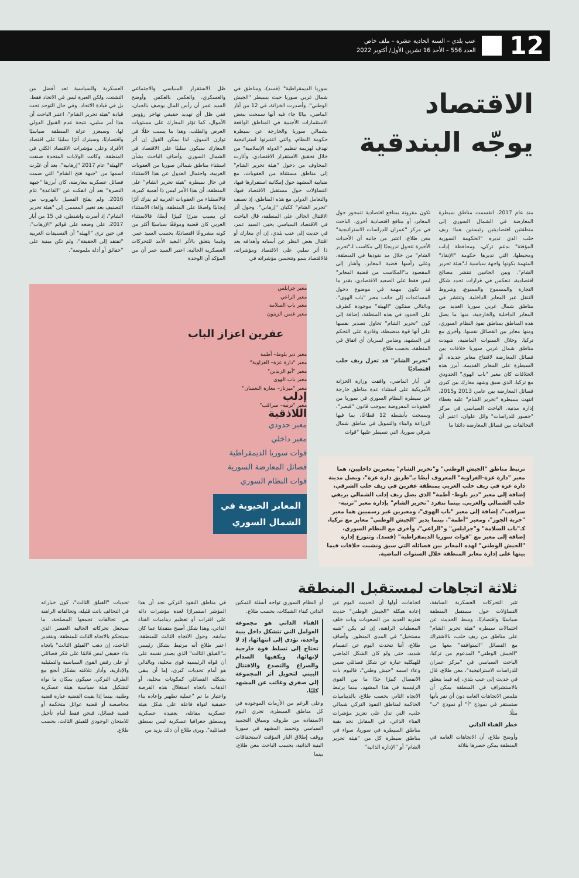12
عنب بلدي – السنة الحادية عشرة – ملف خاص
العدد 556 – الأحد 16 تشرين الأول/ أكتوبر 2022
الاقتصاد
يوجّه البندقية
منذ عام 2017، انقسمت مناطق سيطرة المعارضة في الشمال السوري إلى منطقتين اقتصاديتين رئيستين هما: ريف حلب الذي تديره "الحكومة السورية المؤقتة" بدعم تركي، ومحافظة إدلب ومحيطها، التي تديرها حكومة "الإنقاذ" المتهمة بكونها واجهة سياسية لـ"هيئة تحرير الشام". وبين الجانبين تنتشر مصالح اقتصادية، تنعكس في قرارات تحدد شكل التجارة والمسموح والممنوع، وشروط التنقل عبر المعابر الداخلية. وتنتشر في مناطق شمال غربي سوريا العديد من المعابر الداخلية والخارجية، منها ما يصل هذه المناطق بمناطق نفوذ النظام السوري، ومنها معابر بين الفصائل نفسها، وأخرى مع تركيا. وخلال السنوات الماضية، شهدت مناطق شمال غربي سوريا خلافات بين فصائل المعارضة لافتتاح معابر جديدة، أو السيطرة على المعابر القديمة. أبرز هذه الخلافات كان معبر "باب الهوى" الحدودي مع تركيا، الذي سبق وشهد معارك بين كبرى فصائل المعارضة بين عامي 2013 و2015، انتهت بسيطرة "تحرير الشام" عليه بغطاء إدارة مدنية. الباحث السياسي في مركز "جسور للدراسات" وائل علوان، اعتبر أن التحالفات بين فصائل المعارضة دائمًا ما
تكون مقرونة بمنافع اقتصادية تتمحور حول المعابر، أو منافع اقتصادية أخرى. الباحث في مركز "عمران للدراسات الاستراتيجية" معن طلاع، اعتبر من جانبه أن الأحداث الأخيرة تتحول تدريجيًا إلى مكاسب لـ"تحرير الشام" من خلال مد نفوذها في المنطقة، وعلى رأسها قضية المعابر. وأشار إلى المقصود بـ"المكاسب من قضية المعابر" ليس فقط على الصعيد الاقتصادي، بقدر ما قد تكون مهمة في موضوع دخول المساعدات إلى جانب معبر "باب الهوى"، وبالتالي ستكون "الهيئة" موجودة كطرف على الحدود في هذه المنطقة، إضافة إلى كون "تحرير الشام" تحاول تصدير نفسها على أنها قوة منضبطة، وقادرة على التحكم في المشهد، وضامن لسريان أي اتفاق في المنطقة، بحسب طلاع.
"تحرير الشام" قد تعزل ريف حلب اقتصاديًا
في أيار الماضي، وافقت وزارة الخزانة الأمريكية على استثناء عدة مناطق خارجة عن سيطرة النظام السوري في سوريا من العقوبات المفروضة بموجب قانون "قيصر"، وسمحت بأنشطة 12 قطاعًا، بما فيها الزراعة والبناء والتمويل في مناطق شمال شرقي سوريا، التي تسيطر عليها "قوات
سوريا الديمقراطية" (قسد)، ومناطق في شمال غربي سوريا حيث يسيطر "الجيش الوطني". وأصدرت الخزانة، في 12 من أيار الماضي، بيانًا جاء فيه أنها سمحت ببعض الاستثمارات الأجنبية في المناطق الواقعة بشمالي سوريا والخارجة عن سيطرة حكومة النظام، والتي اعتبرتها استراتيجية تهدف لهزيمة تنظيم "الدولة الإسلامية" من خلال تحقيق الاستقرار الاقتصادي. وأثارت المخاوف من دخول "هيئة تحرير الشام" إلى مناطق مستثناة من العقوبات، مع ضبابية المشهد حول إمكانية استقرارها فيها، التساؤلات حول مستقبل الاقتصاد فيها، والتعامل الدولي مع هذه المناطق، إذ تصنف "تحرير الشام" ككيان "إرهابي". وحول أثر الاقتتال الحالي على المنطقة، قال الباحث في الاقتصاد السياسي يحيى السيد عمر، في حديث إلى عنب بلدي، إن أي معارك أو اقتتال بغض النظر عن أسبابه وأهدافه يعد ذا أثر سلبي على الاقتصاد ومؤشراته، فالاقتصاد ينمو وتتحسن مؤشراته في
ظل الاستقرار السياسي والاجتماعي والعسكري، والعكس بالعكس. وأوضح السيد عمر أن رأس المال يوصف بالجبان، ففي ظل أي تهديد حقيقي تهاجر رؤوس الأموال، كما تؤثر المعارك على مستويات العرض والطلب، وهذا ما يسبب خللًا في توازن السوق، لذا يمكن القول إن أثر المعارك سيكون سلبيًا على الاقتصاد في الشمال السوري. وأضاف الباحث بشأن استثناء مناطق شمالي سوريا من العقوبات الغربية، واحتمال العدول عن هذا الاستثناء في حال سيطرة "هيئة تحرير الشام" على المنطقة، أن هذا الأمر ليس ذا أهمية كبيرة، فالاستثناء من العقوبات الغربية لم يترك أثرًا إيجابيًا واضحًا على المنطقة، وإلغاء الاستثناء لن يسبب ضررًا كبيرًا أيضًا، فالاستثناء الغربي كان قضية وموقفًا سياسيًا أكثر من كونه مشروعًا اقتصاديًا، بحسب السيد عمر. وفيما يتعلق بالأثر البعيد الأمد للتحركات العسكرية الحالية، اعتبر السيد عمر أن من المؤكد أن الوحدة
العسكرية والسياسية تعد أفضل من التشتت، ولكن العبرة ليس في الاتحاد فقط، بل في قيادة الاتحاد. وفي حال التوحد تحت قيادة "هيئة تحرير الشام"، اعتبر الباحث أن هذا أمر سلبي، نتيجة عدم القبول الدولي لها، وسيعزز عزلة المنطقة سياسيًا واقتصاديًا، وسيترك أثرًا سلبيًا على اقتصاد الأفراد وعلى مؤشرات الاقتصاد الكلي في المنطقة. وكانت الولايات المتحدة صنفت "الهيئة" عام 2017 "إرهابية"، بعد أن غيّرت اسمها من "جبهة فتح الشام" التي ضمت فصائل عسكرية معارضة، كان أبرزها "جبهة النصرة" بعد أن انفكت عن "القاعدة" عام 2016. ولم يفلح الفصيل بالهروب من التصنيف بعد تغيير المسمى إلى "هيئة تحرير الشام"، إذ أصرت واشنطن، في 15 من أيار 2017، على وضعه على قوائم "الإرهاب"، في حين ترى "الهيئة" أن التصنيفات الغربية "تفتقد إلى الحقيقة"، ولم تكن مبنية على "حقائق أو أدلة ملموسة".
ترتبط مناطق "الجيش الوطني" و"تحرير الشام" بمعبرين داخليين، هما معبر "دارة عزة-الغزاوية" المعروف أيضًا بـ"طريق دارة عزة"، ويصل مدينة دارة عزة في ريف حلب الغربي بمنطقة عفرين في ريف حلب الشرقي، إضافة إلى معبر "دير بلوط- أطمة" الذي يصل ريف إدلب الشمالي بريفي حلب الشمالي والغربي. بينما تنفرد "تحرير الشام" بإدارة معبر "ترنبة- سراقب"، إضافة إلى معبر "باب الهوى"، ومعبرين غير رسميين هما معبر "خربة الجوز"، ومعبر "أطمة". بينما يدير "الجيش الوطني" معابر مع تركيا، كـ"باب السلامة" و"جرابلس" و"الراعي"، وأخرى مع النظام السوري، إضافة إلى معبر مع "قوات سوريا الديمقراطية" (قسد). وتتوزع إدارة "الجيش الوطني" لهذه المعابر بين فصائله التي سبق ونشبت خلافات فيما بينها على إدارة معابر المنطقة خلال السنوات الماضية.
معبر جرابلس
معبر الراعي
معبر باب السلامة
معبر غصن الزيتون
عفرين اعزاز الباب
معبر دير بلوط– أطمة
معبر "دارة عزة– الغزاوية"
معبر "أبو الزندين"
معبر باب الهوى
معبر "ميزناز– معارة النعسان"
إدلب
معبر "ترنبة– سراقب"
اللاذقية
معبر حدودي
معبر داخلي
قوات سوريا الديمقراطية
فصائل المعارضة السورية
قوات النظام السوري
المعابر الحيوية في الشمال السوري
ثلاثة اتجاهات لمستقبل المنطقة
تثير التحركات العسكرية السابقة، التساؤلات حول مستقبل المنطقة سياسيًا واقتصاديًا، وسط الحديث عن احتمالات سيطرة "هيئة تحرير الشام" على مناطق من ريف حلب، بالاشتراك مع الفصائل "المتوافقة" معها من "الجيش الوطني" المدعوم من تركيا. الباحث السياسي في "مركز عمران للدراسات الاستراتيجية"، معن طلاع، قال في حديث إلى عنب بلدي، إنه فيما يتعلق بالاستشراف في المنطقة يمكن أن نتلمس الاتجاهات العامة دون أن نقر بأنها ستستقر في نموذج "أ" أو نموذج "ب" مثلًا.
خطر الفناء الذاتي
وأوضح طلاع، أن الاتجاهات العامة في المنطقة يمكن حصرها بثلاثة
اتجاهات، أولها أن الحديث اليوم عن إعادة هيكلة "الجيش الوطني" حديث تعتريه العديد من الصعوبات وبات خلف المعطيات الراهنة، إن لم يكن "شبه مستحيل" في المدى المنظور. وأضاف طلاع، أننا نتحدث اليوم عن انقسام شديد، حتى ولو كان الشكل الماضي للهيكلية عبارة عن شكل فصائلي ضمن وعاء اسمه "جيش وطني"، فاليوم بات الانفصال كبيرًا جدًا ما بين القوى الرئيسية في هذا المشهد. بينما يرتبط الاتجاه الثاني بحسب طلاع، بالديناميات الحاكمة لمناطق النفوذ التركي شمالي حلب، التي تدل على تعزيز مؤشرات الفناء الذاتي، في المقابل نجد بقية مناطق السيطرة في سوريا، سواء في مناطق سيطرة كل من "هيئة تحرير الشام" أو "الإدارة الذاتية"
أو النظام السوري تواجه أسئلة التمكين الذاتي كبناء الشبكات، بحسب طلاع.
الفناء الذاتي هو مجموعة العوامل التي تتشكل داخل بنية واحدة، تؤدي إلى انتهائها، إذ لا تحتاج إلى تسلط قوة خارجية لإنهائها، ويكفيها الصدام والصراع والتصدع والاقتتال البيني لتحويل أثر المجموعة إلى صفري وغائب عن المشهد كليًا.
وعلى الرغم من الأزمات الموجودة في كل مناطق السيطرة، تجري اليوم الاستفادة من ظروف وسياق التجميد السياسي وتجميد المشهد في سوريا ووقف إطلاق النار المؤقت لاستحقاقات البنية الذاتية، بحسب الباحث معن طلاع، بينما
في مناطق النفوذ التركي نجد أن هذا المؤشر استمرارًا لعدة مؤشرات دالة على اقتراب أو تعظيم ديناميات الفناء الذاتي، وهذا شكل أصبح متقدمًا عما كان سابقه. وحول الاتجاه الثالث للمنطقة، اعتبر طلاع أنه مرتبط بشكل رئيسي بـ"الفيلق الثالث" الذي يصدر نفسه على أن قواه الرئيسية قوى محلية، وبالتالي هو أمام تحديات كبرى، إما أن يبقى بشكله الفصائلي كمكونات محلية، أو الذهاب باتجاه استغلال هذه الفرصة واعتبار ما تم "عملية تطهير وإعادة بناء حقيقية لنواة فاعلة على شكل هيئة عسكرية مقاتلة، بعقيدة عسكرية وبمنطق جغرافيا عسكرية ليس بمنطق فصائلية". ويرى طلاع أن ذلك يزيد من
تحديات "الفيلق الثالث"، كون خياراته في التحالف باتت قليلة، وتحالفاته الراهنة هي تحالفات تجمعها المصلحة، ما سيجعل تحركاته الحالية العنصر الذي سيتحكم بالاتجاه الثالث للمنطقة. وبتقدير الباحث، إن ذهب "الفيلق الثالث" باتجاه بناء حقيقي ليس قائمًا على فكر فصائلي أو على رفض القوى السياسية والتمثيلية والإدارية، وأدار علاقته بشكل أنجع مع الطرف التركي، سيكون بمكان ما نواة لتشكيل هيئة سياسية هيئة عسكرية وطنية. بينما إذا بقيت القضية عبارة قضية محاصصة أو قضية عوائل متحكمة أو قضية فصائل، فنحن فقط أمام تأجيل للامتحان الوجودي للفيلق الثالث، بحسب طلاع.